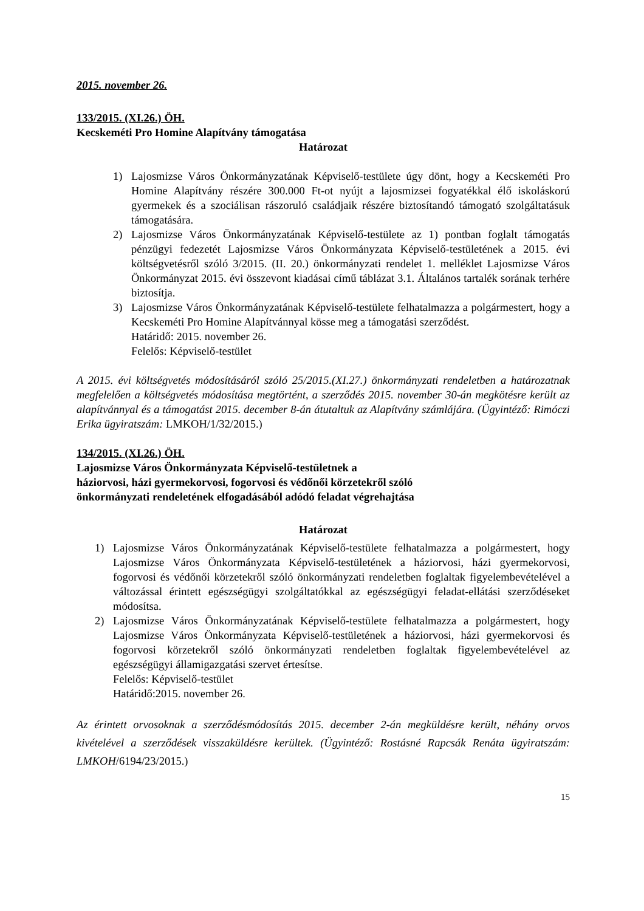2015. november 26.
133/2015. (XI.26.) ÖH.
Kecskeméti Pro Homine Alapítvány támogatása
Határozat
1) Lajosmizse Város Önkormányzatának Képviselő-testülete úgy dönt, hogy a Kecskeméti Pro Homine Alapítvány részére 300.000 Ft-ot nyújt a lajosmizsei fogyatékkal élő iskoláskorú gyermekek és a szociálisan rászoruló családjaik részére biztosítandó támogató szolgáltatásuk támogatására.
2) Lajosmizse Város Önkormányzatának Képviselő-testülete az 1) pontban foglalt támogatás pénzügyi fedezetét Lajosmizse Város Önkormányzata Képviselő-testületének a 2015. évi költségvetésről szóló 3/2015. (II. 20.) önkormányzati rendelet 1. melléklet Lajosmizse Város Önkormányzat 2015. évi összevont kiadásai című táblázat 3.1. Általános tartalék sorának terhére biztosítja.
3) Lajosmizse Város Önkormányzatának Képviselő-testülete felhatalmazza a polgármestert, hogy a Kecskeméti Pro Homine Alapítvánnyal kösse meg a támogatási szerződést.
Határidő: 2015. november 26.
Felelős: Képviselő-testület
A 2015. évi költségvetés módosításáról szóló 25/2015.(XI.27.) önkormányzati rendeletben a határozatnak megfelelően a költségvetés módosítása megtörtént, a szerződés 2015. november 30-án megkötésre került az alapítvánnyal és a támogatást 2015. december 8-án átutaltuk az Alapítvány számlájára. (Ügyintéző: Rimóczi Erika ügyiratszám: LMKOH/1/32/2015.)
134/2015. (XI.26.) ÖH.
Lajosmizse Város Önkormányzata Képviselő-testületnek a
háziorvosi, házi gyermekorvosi, fogorvosi és védőnői körzetekről szóló
önkormányzati rendeletének elfogadásából adódó feladat végrehajtása
Határozat
1) Lajosmizse Város Önkormányzatának Képviselő-testülete felhatalmazza a polgármestert, hogy Lajosmizse Város Önkormányzata Képviselő-testületének a háziorvosi, házi gyermekorvosi, fogorvosi és védőnői körzetekről szóló önkormányzati rendeletben foglaltak figyelembevételével a változással érintett egészségügyi szolgáltatókkal az egészségügyi feladat-ellátási szerződéseket módosítsa.
2) Lajosmizse Város Önkormányzatának Képviselő-testülete felhatalmazza a polgármestert, hogy Lajosmizse Város Önkormányzata Képviselő-testületének a háziorvosi, házi gyermekorvosi és fogorvosi körzetekről szóló önkormányzati rendeletben foglaltak figyelembevételével az egészségügyi államigazgatási szervet értesítse.
Felelős: Képviselő-testület
Határidő:2015. november 26.
Az érintett orvosoknak a szerződésmódosítás 2015. december 2-án megküldésre került, néhány orvos kivételével a szerződések visszaküldésre kerültek. (Ügyintéző: Rostásné Rapcsák Renáta ügyiratszám: LMKOH/6194/23/2015.)
15